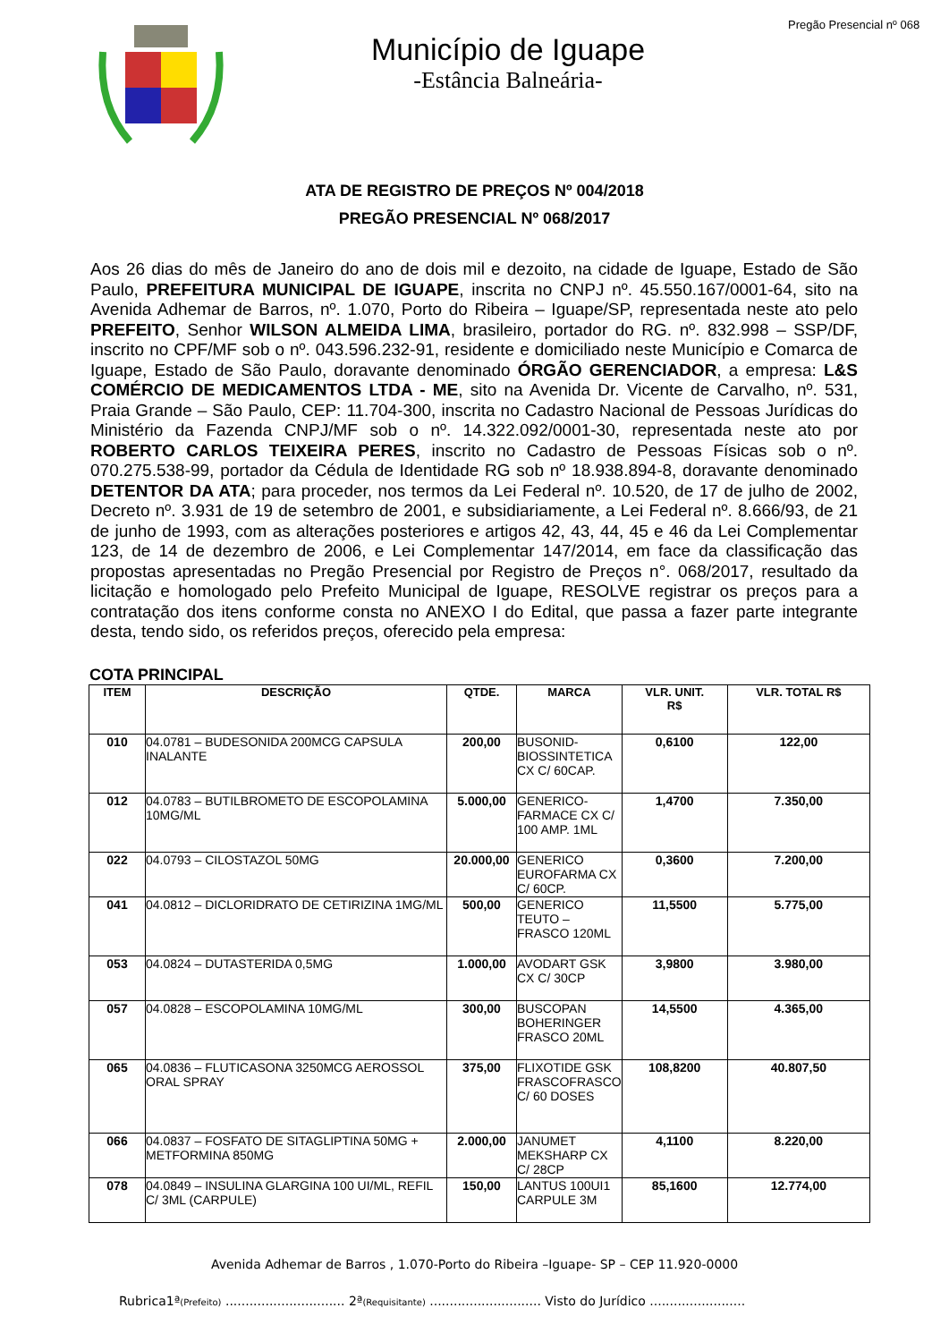Município de Iguape
-Estância Balneária-
Pregão Presencial nº 068
ATA DE REGISTRO DE PREÇOS Nº 004/2018
PREGÃO PRESENCIAL Nº 068/2017
Aos 26 dias do mês de Janeiro do ano de dois mil e dezoito, na cidade de Iguape, Estado de São Paulo, PREFEITURA MUNICIPAL DE IGUAPE, inscrita no CNPJ nº. 45.550.167/0001-64, sito na Avenida Adhemar de Barros, nº. 1.070, Porto do Ribeira – Iguape/SP, representada neste ato pelo PREFEITO, Senhor WILSON ALMEIDA LIMA, brasileiro, portador do RG. nº. 832.998 – SSP/DF, inscrito no CPF/MF sob o nº. 043.596.232-91, residente e domiciliado neste Município e Comarca de Iguape, Estado de São Paulo, doravante denominado ÓRGÃO GERENCIADOR, a empresa: L&S COMÉRCIO DE MEDICAMENTOS LTDA - ME, sito na Avenida Dr. Vicente de Carvalho, nº. 531, Praia Grande – São Paulo, CEP: 11.704-300, inscrita no Cadastro Nacional de Pessoas Jurídicas do Ministério da Fazenda CNPJ/MF sob o nº. 14.322.092/0001-30, representada neste ato por ROBERTO CARLOS TEIXEIRA PERES, inscrito no Cadastro de Pessoas Físicas sob o nº. 070.275.538-99, portador da Cédula de Identidade RG sob nº 18.938.894-8, doravante denominado DETENTOR DA ATA; para proceder, nos termos da Lei Federal nº. 10.520, de 17 de julho de 2002, Decreto nº. 3.931 de 19 de setembro de 2001, e subsidiariamente, a Lei Federal nº. 8.666/93, de 21 de junho de 1993, com as alterações posteriores e artigos 42, 43, 44, 45 e 46 da Lei Complementar 123, de 14 de dezembro de 2006, e Lei Complementar 147/2014, em face da classificação das propostas apresentadas no Pregão Presencial por Registro de Preços n°. 068/2017, resultado da licitação e homologado pelo Prefeito Municipal de Iguape, RESOLVE registrar os preços para a contratação dos itens conforme consta no ANEXO I do Edital, que passa a fazer parte integrante desta, tendo sido, os referidos preços, oferecido pela empresa:
COTA PRINCIPAL
| ITEM | DESCRIÇÃO | QTDE. | MARCA | VLR. UNIT. R$ | VLR. TOTAL R$ |
| --- | --- | --- | --- | --- | --- |
| 010 | 04.0781 – BUDESONIDA 200MCG CAPSULA INALANTE | 200,00 | BUSONID-BIOSSINTETICA CX C/ 60CAP. | 0,6100 | 122,00 |
| 012 | 04.0783 – BUTILBROMETO DE ESCOPOLAMINA 10MG/ML | 5.000,00 | GENERICO-FARMACE CX C/ 100 AMP. 1ML | 1,4700 | 7.350,00 |
| 022 | 04.0793 – CILOSTAZOL 50MG | 20.000,00 | GENERICO EUROFARMA CX C/ 60CP. | 0,3600 | 7.200,00 |
| 041 | 04.0812 – DICLORIDRATO DE CETIRIZINA 1MG/ML | 500,00 | GENERICO TEUTO – FRASCO 120ML | 11,5500 | 5.775,00 |
| 053 | 04.0824 – DUTASTERIDA 0,5MG | 1.000,00 | AVODART GSK CX C/ 30CP | 3,9800 | 3.980,00 |
| 057 | 04.0828 – ESCOPOLAMINA 10MG/ML | 300,00 | BUSCOPAN BOHERINGER FRASCO 20ML | 14,5500 | 4.365,00 |
| 065 | 04.0836 – FLUTICASONA 3250MCG AEROSSOL ORAL SPRAY | 375,00 | FLIXOTIDE GSK FRASCOFRASCO C/ 60 DOSES | 108,8200 | 40.807,50 |
| 066 | 04.0837 – FOSFATO DE SITAGLIPTINA 50MG + METFORMINA 850MG | 2.000,00 | JANUMET MEKSHARP CX C/ 28CP | 4,1100 | 8.220,00 |
| 078 | 04.0849 – INSULINA GLARGINA 100 UI/ML, REFIL C/ 3ML (CARPULE) | 150,00 | LANTUS 100UI1 CARPULE 3M | 85,1600 | 12.774,00 |
Avenida Adhemar de Barros , 1.070-Porto do Ribeira –Iguape- SP – CEP 11.920-0000
Rubrica1ª(Prefeito) .............................. 2ª(Requisitante) ............................ Visto do Jurídico ........................